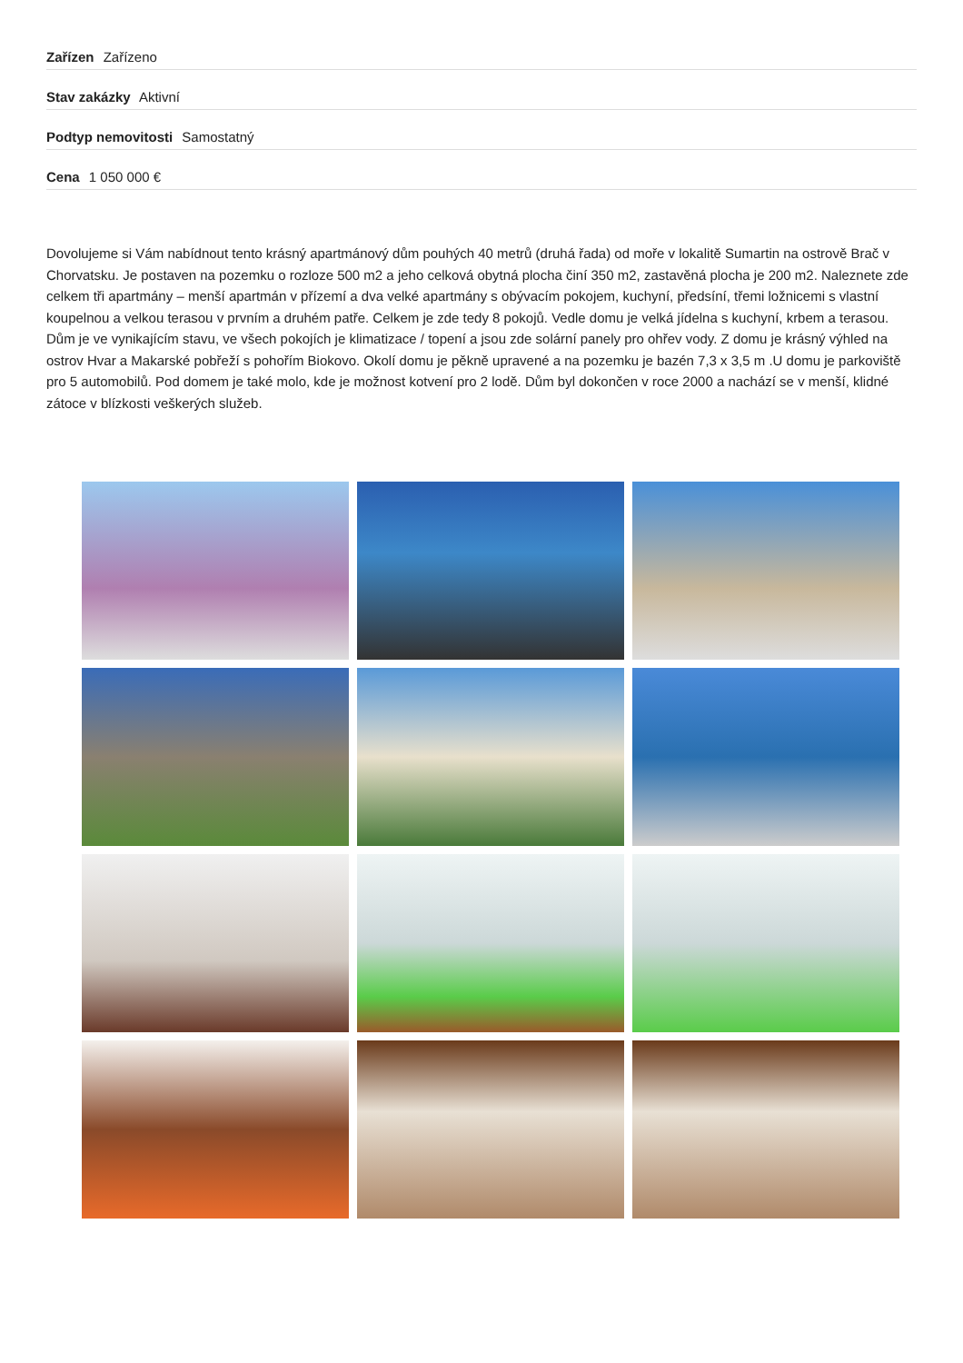Zařízen Zařízeno
Stav zakázky Aktivní
Podtyp nemovitosti Samostatný
Cena 1 050 000 €
Dovolujeme si Vám nabídnout tento krásný apartmánový dům pouhých 40 metrů (druhá řada) od moře v lokalitě Sumartin na ostrově Brač v Chorvatsku. Je postaven na pozemku o rozloze 500 m2 a jeho celková obytná plocha činí 350 m2, zastavěná plocha je 200 m2. Naleznete zde celkem tři apartmány – menší apartmán v přízemí a dva velké apartmány s obývacím pokojem, kuchyní, předsíní, třemi ložnicemi s vlastní koupelnou a velkou terasou v prvním a druhém patře. Celkem je zde tedy 8 pokojů. Vedle domu je velká jídelna s kuchyní, krbem a terasou. Dům je ve vynikajícím stavu, ve všech pokojích je klimatizace / topení a jsou zde solární panely pro ohřev vody. Z domu je krásný výhled na ostrov Hvar a Makarské pobřeží s pohořím Biokovo. Okolí domu je pěkně upravené a na pozemku je bazén 7,3 x 3,5 m .U domu je parkoviště pro 5 automobilů. Pod domem je také molo, kde je možnost kotvení pro 2 lodě. Dům byl dokončen v roce 2000 a nachází se v menší, klidné zátoce v blízkosti veškerých služeb.